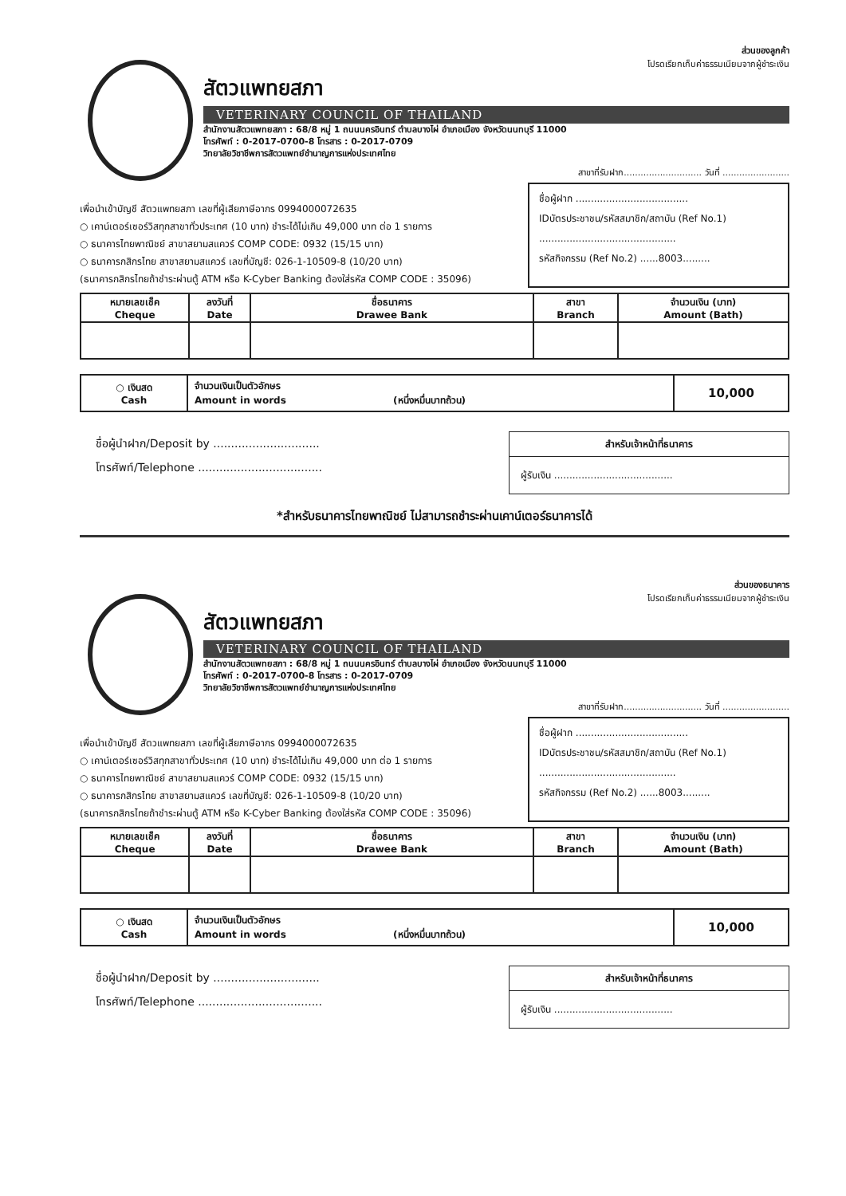ส่วนของลูกค้า
โปรดเรียกเก็บค่าธรรมเนียมจากผู้ชำระเงิน
สัตวแพทยสภา
VETERINARY COUNCIL OF THAILAND
สำนักงานสัตวแพทยสภา : 68/8 หมู่ 1 ถนนนครอินทร์ ตำบลบางไผ่ อำเภอเมือง จังหวัดนนทบุรี 11000
โทรศัพท์ : 0-2017-0700-8 โทรสาร : 0-2017-0709
วิทยาลัยวิชาชีพการสัตวแพทย์ชำนาญการแห่งประเทศไทย
สาขาที่รับฝาก............................ วันที่ ........................
เพื่อนำเข้าบัญชี สัตวแพทยสภา เลขที่ผู้เสียภาษีอากร 0994000072635
○ เคาน์เตอร์เซอร์วิสทุกสาขาทั่วประเทศ (10 บาท) ชำระได้ไม่เกิน 49,000 บาท ต่อ 1 รายการ
○ ธนาคารไทยพาณิชย์ สาขาสยามสแควร์ COMP CODE: 0932 (15/15 บาท)
○ ธนาคารกสิกรไทย สาขาสยามสแควร์ เลขที่บัญชี: 026-1-10509-8 (10/20 บาท)
(ธนาคารกสิกรไทยถ้าชำระผ่านตู้ ATM หรือ K-Cyber Banking ต้องใส่รหัส COMP CODE : 35096)
ชื่อผู้ฝาก .....................................
IDบัตรประชาชน/รหัสสมาชิก/สถาบัน (Ref No.1)
.............................................
รหัสกิจกรรม (Ref No.2) ......8003.........
| หมายเลขเช็ค Cheque | ลงวันที่ Date | ชื่อธนาคาร Drawee Bank | สาขา Branch | จำนวนเงิน (บาท) Amount (Bath) |
| --- | --- | --- | --- | --- |
| ○ เงินสด Cash | จำนวนเงินเป็นตัวอักษร Amount in words (หนึ่งหมื่นบาทถ้วน) | 10,000 |
ชื่อผู้นำฝาก/Deposit by ..............................
โทรศัพท์/Telephone ...................................
สำหรับเจ้าหน้าที่ธนาคาร
ผู้รับเงิน .......................................
*สำหรับธนาคารไทยพาณิชย์ ไม่สามารถชำระผ่านเคาน์เตอร์ธนาคารได้
ส่วนของธนาคาร
โปรดเรียกเก็บค่าธรรมเนียมจากผู้ชำระเงิน
สัตวแพทยสภา
VETERINARY COUNCIL OF THAILAND
สำนักงานสัตวแพทยสภา : 68/8 หมู่ 1 ถนนนครอินทร์ ตำบลบางไผ่ อำเภอเมือง จังหวัดนนทบุรี 11000
โทรศัพท์ : 0-2017-0700-8 โทรสาร : 0-2017-0709
วิทยาลัยวิชาชีพการสัตวแพทย์ชำนาญการแห่งประเทศไทย
สาขาที่รับฝาก............................ วันที่ ........................
เพื่อนำเข้าบัญชี สัตวแพทยสภา เลขที่ผู้เสียภาษีอากร 0994000072635
○ เคาน์เตอร์เซอร์วิสทุกสาขาทั่วประเทศ (10 บาท) ชำระได้ไม่เกิน 49,000 บาท ต่อ 1 รายการ
○ ธนาคารไทยพาณิชย์ สาขาสยามสแควร์ COMP CODE: 0932 (15/15 บาท)
○ ธนาคารกสิกรไทย สาขาสยามสแควร์ เลขที่บัญชี: 026-1-10509-8 (10/20 บาท)
(ธนาคารกสิกรไทยถ้าชำระผ่านตู้ ATM หรือ K-Cyber Banking ต้องใส่รหัส COMP CODE : 35096)
ชื่อผู้ฝาก .....................................
IDบัตรประชาชน/รหัสสมาชิก/สถาบัน (Ref No.1)
.............................................
รหัสกิจกรรม (Ref No.2) ......8003.........
| หมายเลขเช็ค Cheque | ลงวันที่ Date | ชื่อธนาคาร Drawee Bank | สาขา Branch | จำนวนเงิน (บาท) Amount (Bath) |
| --- | --- | --- | --- | --- |
| ○ เงินสด Cash | จำนวนเงินเป็นตัวอักษร Amount in words (หนึ่งหมื่นบาทถ้วน) | 10,000 |
ชื่อผู้นำฝาก/Deposit by ..............................
โทรศัพท์/Telephone ...................................
สำหรับเจ้าหน้าที่ธนาคาร
ผู้รับเงิน .......................................